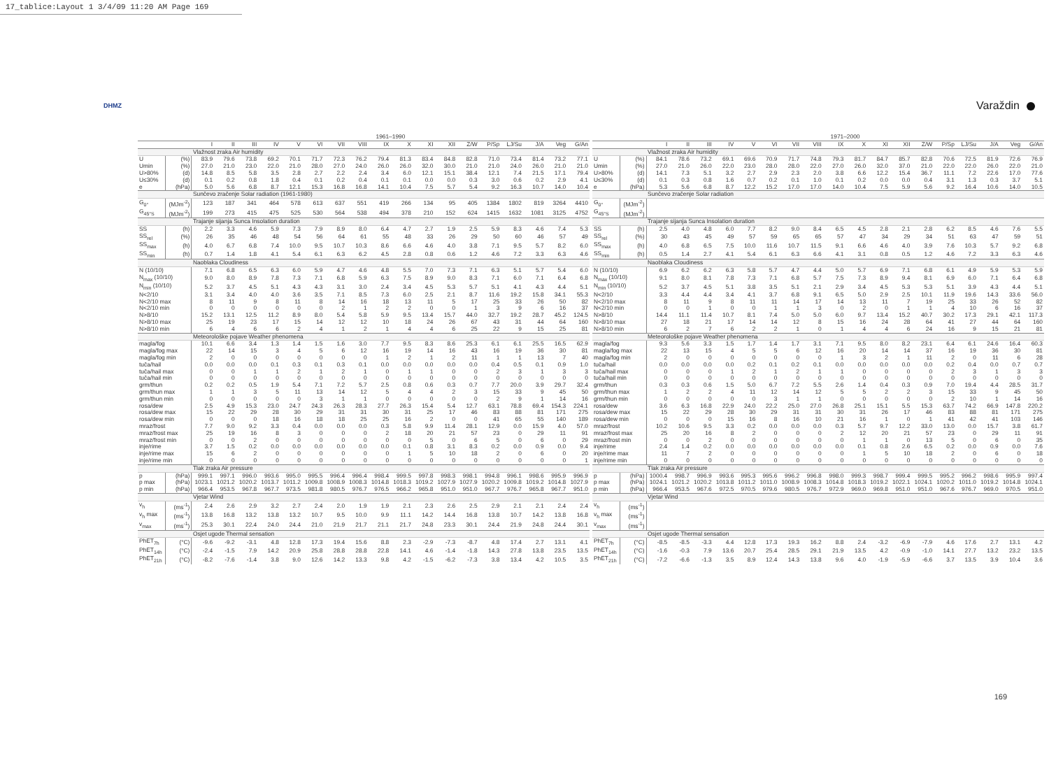17_tablice:Layout 1 3/4/09 11:20 AM Page 169
DHMZ
Varaždin
| | | 1961–1990 | | | | | | | | | | | | | | | | | |
| --- | --- | --- | --- | --- | --- | --- | --- | --- | --- | --- | --- | --- | --- | --- | --- | --- | --- | --- | --- |
| | | I | II | III | IV | V | VI | VII | VIII | IX | X | XI | XII | Z/W | P/Sp | LJ/Su | J/A | Veg | G/An |
| | | Vlažnost zraka Air humidity | | | | | | | | | | | | | | | | | |
| U | (%) | 83.9 | 79.6 | 73.8 | 69.2 | 70.1 | 71.7 | 72.3 | 76.2 | 79.4 | 81.3 | 83.4 | 84.8 | 82.8 | 71.0 | 73.4 | 81.4 | 73.2 | 77.1 |
| Umin | (%) | 27.0 | 21.0 | 23.0 | 22.0 | 21.0 | 28.0 | 27.0 | 24.0 | 26.0 | 26.0 | 32.0 | 30.0 | 21.0 | 21.0 | 24.0 | 26.0 | 21.0 | 21.0 |
| U>80% | (d) | 14.8 | 8.5 | 5.8 | 3.5 | 2.8 | 2.7 | 2.2 | 2.4 | 3.4 | 6.0 | 12.1 | 15.1 | 38.4 | 12.1 | 7.4 | 21.5 | 17.1 | 79.4 |
| U≤30% | (d) | 0.1 | 0.2 | 0.8 | 1.8 | 0.4 | 0.1 | 0.2 | 0.4 | 0.1 | 0.1 | 0.0 | 0.0 | 0.3 | 3.0 | 0.6 | 0.2 | 2.9 | 4.1 |
| e | (hPa) | 5.0 | 5.6 | 6.8 | 8.7 | 12.1 | 15.3 | 16.8 | 16.8 | 14.1 | 10.4 | 7.5 | 5.7 | 5.4 | 9.2 | 16.3 | 10.7 | 14.0 | 10.4 |
| | | Sunčevo zračenje Solar radiation (1961-1980) | | | | | | | | | | | | | | | | | |
| G<sub>0°</sub> | (MJm<sup>-2</sup>) | 123 | 187 | 341 | 464 | 578 | 613 | 637 | 551 | 419 | 266 | 134 | 95 | 405 | 1384 | 1802 | 819 | 3264 | 4410 |
| G<sub>45°S</sub> | (MJm<sup>-2</sup>) | 199 | 273 | 415 | 475 | 525 | 530 | 564 | 538 | 494 | 378 | 210 | 152 | 624 | 1415 | 1632 | 1081 | 3125 | 4752 |
| | | Trajanje sijanja Sunca Insolation duration | | | | | | | | | | | | | | | | | |
| SS | (h) | 2.2 | 3.3 | 4.6 | 5.9 | 7.3 | 7.9 | 8.9 | 8.0 | 6.4 | 4.7 | 2.7 | 1.9 | 2.5 | 5.9 | 8.3 | 4.6 | 7.4 | 5.3 |
| SS<sub>rel</sub> | (%) | 26 | 35 | 46 | 48 | 54 | 56 | 64 | 61 | 55 | 48 | 33 | 26 | 29 | 50 | 60 | 46 | 57 | 49 |
| SS<sub>max</sub> | (h) | 4.0 | 6.7 | 6.8 | 7.4 | 10.0 | 9.5 | 10.7 | 10.3 | 8.6 | 6.6 | 4.6 | 4.0 | 3.8 | 7.1 | 9.5 | 5.7 | 8.2 | 6.0 |
| SS<sub>min</sub> | (h) | 0.7 | 1.4 | 1.8 | 4.1 | 5.4 | 6.1 | 6.3 | 6.2 | 4.5 | 2.8 | 0.8 | 0.6 | 1.2 | 4.6 | 7.2 | 3.3 | 6.3 | 4.6 |
| | | Naoblaka Cloudiness | | | | | | | | | | | | | | | | | |
| N (10/10) | | 7.1 | 6.8 | 6.5 | 6.3 | 6.0 | 5.9 | 4.7 | 4.6 | 4.8 | 5.5 | 7.0 | 7.3 | 7.1 | 6.3 | 5.1 | 5.7 | 5.4 | 6.0 |
| N<sub>max</sub> (10/10) | | 9.0 | 8.0 | 8.9 | 7.8 | 7.3 | 7.1 | 6.8 | 5.9 | 6.3 | 7.5 | 8.9 | 9.0 | 8.3 | 7.1 | 6.0 | 7.1 | 6.4 | 6.8 |
| N<sub>min</sub> (10/10) | | 5.2 | 3.7 | 4.5 | 5.1 | 4.3 | 4.3 | 3.1 | 3.0 | 2.4 | 3.4 | 4.5 | 5.3 | 5.7 | 5.1 | 4.1 | 4.3 | 4.4 | 5.1 |
| N<2/10 | | 3.1 | 3.4 | 4.0 | 4.0 | 3.6 | 3.5 | 7.1 | 8.5 | 7.3 | 6.0 | 2.5 | 2.1 | 8.7 | 11.6 | 19.2 | 15.8 | 34.1 | 55.3 |
| N<2/10 max | | 8 | 11 | 9 | 8 | 11 | 8 | 14 | 16 | 18 | 13 | 11 | 5 | 17 | 25 | 33 | 26 | 50 | 82 |
| N<2/10 min | | 0 | 0 | 0 | 0 | 0 | 0 | 2 | 1 | 2 | 2 | 0 | 0 | 1 | 3 | 9 | 6 | 16 | 37 |
| N>8/10 | | 15.2 | 13.1 | 12.5 | 11.2 | 8.9 | 8.0 | 5.4 | 5.8 | 5.9 | 9.5 | 13.4 | 15.7 | 44.0 | 32.7 | 19.2 | 28.7 | 45.2 | 124.5 |
| N>8/10 max | | 25 | 19 | 23 | 17 | 15 | 14 | 12 | 12 | 10 | 18 | 24 | 26 | 67 | 43 | 31 | 44 | 64 | 160 |
| N>8/10 min | | 6 | 4 | 6 | 6 | 2 | 4 | 1 | 2 | 1 | 4 | 4 | 6 | 25 | 22 | 9 | 15 | 25 | 81 |
| | | Meteorološke pojave Weather phenomena | | | | | | | | | | | | | | | | | |
| magla/fog | | 10.1 | 6.6 | 3.4 | 1.3 | 1.4 | 1.5 | 1.6 | 3.0 | 7.7 | 9.5 | 8.3 | 8.6 | 25.3 | 6.1 | 6.1 | 25.5 | 16.5 | 62.9 |
| magla/fog max | | 22 | 14 | 15 | 3 | 4 | 5 | 6 | 12 | 16 | 19 | 14 | 16 | 43 | 16 | 19 | 36 | 30 | 81 |
| magla/fog min | | 2 | 0 | 0 | 0 | 0 | 0 | 0 | 0 | 1 | 2 | 1 | 2 | 11 | 1 | 1 | 13 | 7 | 40 |
| tuča/hail | | 0.0 | 0.0 | 0.0 | 0.1 | 0.3 | 0.1 | 0.3 | 0.1 | 0.0 | 0.0 | 0.0 | 0.0 | 0.0 | 0.4 | 0.5 | 0.1 | 0.9 | 1.0 |
| tuča/hail max | | 0 | 0 | 1 | 1 | 2 | 1 | 2 | 1 | 0 | 1 | 1 | 0 | 0 | 2 | 3 | 1 | 3 | 3 |
| tuča/hail min | | 0 | 0 | 0 | 0 | 0 | 0 | 0 | 0 | 0 | 0 | 0 | 0 | 0 | 0 | 0 | 0 | 0 | 0 |
| grm/thun | | 0.2 | 0.2 | 0.5 | 1.9 | 5.4 | 7.1 | 7.2 | 5.7 | 2.5 | 0.8 | 0.6 | 0.3 | 0.7 | 7.7 | 20.0 | 3.9 | 29.7 | 32.4 |
| grm/thun max | | 1 | 1 | 3 | 5 | 11 | 13 | 14 | 12 | 5 | 4 | 4 | 2 | 3 | 15 | 33 | 9 | 45 | 50 |
| grm/thun min | | 0 | 0 | 0 | 0 | 0 | 3 | 1 | 1 | 0 | 0 | 0 | 0 | 0 | 2 | 9 | 1 | 14 | 16 |
| rosa/dew | | 2.5 | 4.9 | 15.3 | 23.0 | 24.7 | 24.3 | 26.3 | 28.3 | 27.7 | 26.3 | 15.4 | 5.4 | 12.7 | 63.1 | 78.8 | 69.4 | 154.3 | 224.1 |
| rosa/dew max | | 15 | 22 | 29 | 28 | 30 | 29 | 31 | 31 | 30 | 31 | 25 | 17 | 46 | 83 | 88 | 81 | 171 | 275 |
| rosa/dew min | | 0 | 0 | 0 | 18 | 16 | 18 | 18 | 25 | 25 | 16 | 2 | 0 | 0 | 41 | 65 | 55 | 140 | 189 |
| mraz/frost | | 7.7 | 9.0 | 9.2 | 3.3 | 0.4 | 0.0 | 0.0 | 0.0 | 0.3 | 5.8 | 9.9 | 11.4 | 28.1 | 12.9 | 0.0 | 15.9 | 4.0 | 57.0 |
| mraz/frost max | | 25 | 19 | 16 | 8 | 3 | 0 | 0 | 0 | 2 | 18 | 20 | 21 | 57 | 23 | 0 | 29 | 11 | 91 |
| mraz/frost min | | 0 | 0 | 2 | 0 | 0 | 0 | 0 | 0 | 0 | 0 | 5 | 0 | 6 | 5 | 0 | 6 | 0 | 29 |
| inje/rime | | 3.7 | 1.5 | 0.2 | 0.0 | 0.0 | 0.0 | 0.0 | 0.0 | 0.0 | 0.1 | 0.8 | 3.1 | 8.3 | 0.2 | 0.0 | 0.9 | 0.0 | 9.4 |
| inje/rime max | | 15 | 6 | 2 | 0 | 0 | 0 | 0 | 0 | 0 | 1 | 5 | 10 | 18 | 2 | 0 | 6 | 0 | 20 |
| inje/rime min | | 0 | 0 | 0 | 0 | 0 | 0 | 0 | 0 | 0 | 0 | 0 | 0 | 0 | 0 | 0 | 0 | 0 | 1 |
| | | Tlak zraka Air pressure | | | | | | | | | | | | | | | | | |
| p | (hPa) | 999.1 | 997.1 | 996.0 | 993.6 | 995.0 | 995.5 | 996.4 | 996.4 | 998.4 | 999.5 | 997.8 | 998.3 | 998.1 | 994.8 | 996.1 | 998.6 | 995.9 | 996.9 |
| p max | (hPa) | 1023.1 | 1021.2 | 1020.2 | 1013.7 | 1011.2 | 1009.8 | 1008.9 | 1008.3 | 1014.8 | 1018.3 | 1019.2 | 1027.9 | 1027.9 | 1020.2 | 1009.8 | 1019.2 | 1014.8 | 1027.9 |
| p min | (hPa) | 966.4 | 953.5 | 967.8 | 967.7 | 973.5 | 981.8 | 980.5 | 976.7 | 976.5 | 966.2 | 965.8 | 951.0 | 951.0 | 967.7 | 976.7 | 965.8 | 967.7 | 951.0 |
| | | Vjetar Wind | | | | | | | | | | | | | | | | | |
| v<sub>h</sub> | (ms<sup>-1</sup>) | 2.4 | 2.6 | 2.9 | 3.2 | 2.7 | 2.4 | 2.0 | 1.9 | 1.9 | 2.1 | 2.3 | 2.6 | 2.5 | 2.9 | 2.1 | 2.1 | 2.4 | 2.4 |
| v<sub>h</sub> max | (ms<sup>-1</sup>) | 13.8 | 16.8 | 13.2 | 13.8 | 13.2 | 10.7 | 9.5 | 10.0 | 9.9 | 11.1 | 14.2 | 14.4 | 16.8 | 13.8 | 10.7 | 14.2 | 13.8 | 16.8 |
| v<sub>max</sub> | (ms<sup>-1</sup>) | 25.3 | 30.1 | 22.4 | 24.0 | 24.4 | 21.0 | 21.9 | 21.7 | 21.1 | 21.7 | 24.8 | 23.3 | 30.1 | 24.4 | 21.9 | 24.8 | 24.4 | 30.1 |
| | | Osjet ugode Thermal sensation | | | | | | | | | | | | | | | | | |
| PhET<sub>7h</sub> | (°C) | -9.6 | -9.2 | -3.1 | 4.8 | 12.8 | 17.3 | 19.4 | 15.6 | 8.8 | 2.3 | -2.9 | -7.3 | -8.7 | 4.8 | 17.4 | 2.7 | 13.1 | 4.1 |
| PhET<sub>14h</sub> | (°C) | -2.4 | -1.5 | 7.9 | 14.2 | 20.9 | 25.8 | 28.8 | 28.8 | 22.8 | 14.1 | 4.6 | -1.4 | -1.8 | 14.3 | 27.8 | 13.8 | 23.5 | 13.5 |
| PhET<sub>21h</sub> | (°C) | -8.2 | -7.6 | -1.4 | 3.8 | 9.0 | 12.6 | 14.2 | 13.3 | 9.8 | 4.2 | -1.5 | -6.2 | -7.3 | 3.8 | 13.4 | 4.2 | 10.5 | 3.5 |
| | | 1971–2000 | | | | | | | | | | | | | | | | | |
| --- | --- | --- | --- | --- | --- | --- | --- | --- | --- | --- | --- | --- | --- | --- | --- | --- | --- | --- | --- |
| | | I | II | III | IV | V | VI | VII | VIII | IX | X | XI | XII | Z/W | P/Sp | LJ/Su | J/A | Veg | G/An |
| | | Vlažnost zraka Air humidity | | | | | | | | | | | | | | | | | |
| U | (%) | 84.1 | 78.6 | 73.2 | 69.1 | 69.6 | 70.9 | 71.7 | 74.8 | 79.3 | 81.7 | 84.7 | 85.7 | 82.8 | 70.6 | 72.5 | 81.9 | 72.6 | 76.9 |
| Umin | (%) | 27.0 | 21.0 | 26.0 | 22.0 | 23.0 | 28.0 | 28.0 | 22.0 | 27.0 | 26.0 | 32.0 | 37.0 | 21.0 | 22.0 | 22.0 | 26.0 | 22.0 | 21.0 |
| U>80% | (d) | 14.1 | 7.3 | 5.1 | 3.2 | 2.7 | 2.9 | 2.3 | 2.0 | 3.8 | 6.6 | 12.2 | 15.4 | 36.7 | 11.1 | 7.2 | 22.6 | 17.0 | 77.6 |
| U≤30% | (d) | 0.1 | 0.3 | 0.8 | 1.6 | 0.7 | 0.2 | 0.1 | 1.0 | 0.1 | 0.2 | 0.0 | 0.0 | 0.4 | 3.1 | 1.3 | 0.3 | 3.7 | 5.1 |
| e | (hPa) | 5.3 | 5.6 | 6.8 | 8.7 | 12.2 | 15.2 | 17.0 | 17.0 | 14.0 | 10.4 | 7.5 | 5.9 | 5.6 | 9.2 | 16.4 | 10.6 | 14.0 | 10.5 |
| | | Sunčevo zračenje Solar radiation | | | | | | | | | | | | | | | | | |
| G<sub>0°</sub> | (MJm<sup>-2</sup>) | | | | | | | | | | | | | | | | | | |
| G<sub>45°S</sub> | (MJm<sup>-2</sup>) | | | | | | | | | | | | | | | | | | |
| | | Trajanje sijanja Sunca Insolation duration | | | | | | | | | | | | | | | | | |
| SS | (h) | 2.5 | 4.0 | 4.8 | 6.0 | 7.7 | 8.2 | 9.0 | 8.4 | 6.5 | 4.5 | 2.8 | 2.1 | 2.8 | 6.2 | 8.5 | 4.6 | 7.6 | 5.5 |
| SS<sub>rel</sub> | (%) | 30 | 43 | 45 | 49 | 57 | 59 | 65 | 65 | 57 | 47 | 34 | 29 | 34 | 51 | 63 | 47 | 59 | 51 |
| SS<sub>max</sub> | (h) | 4.0 | 6.8 | 6.5 | 7.5 | 10.0 | 11.6 | 10.7 | 11.5 | 9.1 | 6.6 | 4.6 | 4.0 | 3.9 | 7.6 | 10.3 | 5.7 | 9.2 | 6.8 |
| SS<sub>min</sub> | (h) | 0.5 | 1.4 | 2.7 | 4.1 | 5.4 | 6.1 | 6.3 | 6.6 | 4.1 | 3.1 | 0.8 | 0.5 | 1.2 | 4.6 | 7.2 | 3.3 | 6.3 | 4.6 |
| | | Naoblaka Cloudiness | | | | | | | | | | | | | | | | | |
| N (10/10) | | 6.9 | 6.2 | 6.2 | 6.3 | 5.8 | 5.7 | 4.7 | 4.4 | 5.0 | 5.7 | 6.9 | 7.1 | 6.8 | 6.1 | 4.9 | 5.9 | 5.3 | 5.9 |
| N<sub>max</sub> (10/10) | | 9.1 | 8.0 | 8.1 | 7.8 | 7.3 | 7.1 | 6.8 | 5.7 | 7.5 | 7.3 | 8.9 | 9.4 | 8.1 | 6.9 | 6.0 | 7.1 | 6.4 | 6.8 |
| N<sub>min</sub> (10/10) | | 5.2 | 3.7 | 4.5 | 5.1 | 3.8 | 3.5 | 5.1 | 2.1 | 2.9 | 3.4 | 4.5 | 5.3 | 5.3 | 5.1 | 3.9 | 4.3 | 4.4 | 5.1 |
| N<2/10 | | 3.3 | 4.4 | 4.4 | 3.4 | 4.1 | 3.7 | 6.8 | 9.1 | 6.5 | 5.0 | 2.9 | 2.5 | 10.1 | 11.9 | 19.6 | 14.3 | 33.6 | 56.0 |
| N<2/10 max | | 8 | 11 | 9 | 8 | 11 | 11 | 14 | 17 | 14 | 13 | 11 | 7 | 19 | 25 | 33 | 26 | 52 | 82 |
| N<2/10 min | | 0 | 0 | 1 | 0 | 0 | 1 | 1 | 3 | 0 | 2 | 0 | 1 | 1 | 4 | 10 | 6 | 16 | 37 |
| N>8/10 | | 14.4 | 11.1 | 11.4 | 10.7 | 8.1 | 7.4 | 5.0 | 5.0 | 6.0 | 9.7 | 13.4 | 15.2 | 40.7 | 30.2 | 17.3 | 29.1 | 42.1 | 117.3 |
| N>8/10 max | | 27 | 18 | 21 | 17 | 14 | 14 | 12 | 8 | 15 | 16 | 24 | 28 | 64 | 41 | 27 | 44 | 64 | 160 |
| N>8/10 min | | 6 | 2 | 7 | 6 | 2 | 2 | 1 | 0 | 1 | 4 | 4 | 6 | 24 | 16 | 9 | 15 | 21 | 81 |
| | | Meteorološke pojave Weather phenomena | | | | | | | | | | | | | | | | | |
| magla/fog | | 9.3 | 5.6 | 3.3 | 1.5 | 1.7 | 1.4 | 1.7 | 3.1 | 7.1 | 9.5 | 8.0 | 8.2 | 23.1 | 6.4 | 6.1 | 24.6 | 16.4 | 60.3 |
| magla/fog max | | 22 | 13 | 15 | 4 | 5 | 5 | 6 | 12 | 16 | 20 | 14 | 14 | 37 | 16 | 19 | 36 | 30 | 81 |
| magla/fog min | | 2 | 0 | 0 | 0 | 0 | 0 | 0 | 0 | 1 | 3 | 2 | 1 | 11 | 2 | 0 | 11 | 6 | 28 |
| tuča/hail | | 0.0 | 0.0 | 0.0 | 0.0 | 0.2 | 0.1 | 0.2 | 0.1 | 0.0 | 0.0 | 0.0 | 0.0 | 0.0 | 0.2 | 0.4 | 0.0 | 0.7 | 0.7 |
| tuča/hail max | | 0 | 0 | 0 | 1 | 2 | 1 | 2 | 1 | 1 | 0 | 0 | 0 | 0 | 2 | 3 | 1 | 3 | 3 |
| tuča/hail min | | 0 | 0 | 0 | 0 | 0 | 0 | 0 | 0 | 0 | 0 | 0 | 0 | 0 | 0 | 0 | 0 | 0 | 0 |
| grm/thun | | 0.3 | 0.3 | 0.6 | 1.5 | 5.0 | 6.7 | 7.2 | 5.5 | 2.6 | 1.4 | 0.4 | 0.3 | 0.9 | 7.0 | 19.4 | 4.4 | 28.5 | 31.7 |
| grm/thun max | | 1 | 2 | 2 | 4 | 11 | 12 | 14 | 12 | 5 | 5 | 2 | 2 | 3 | 15 | 33 | 9 | 45 | 50 |
| grm/thun min | | 0 | 0 | 0 | 0 | 0 | 3 | 1 | 1 | 0 | 0 | 0 | 0 | 0 | 2 | 10 | 1 | 14 | 16 |
| rosa/dew | | 3.6 | 6.3 | 16.8 | 22.9 | 24.0 | 22.2 | 25.0 | 27.0 | 26.8 | 25.1 | 15.1 | 5.5 | 15.3 | 63.7 | 74.2 | 66.9 | 147.8 | 220.2 |
| rosa/dew max | | 15 | 22 | 29 | 28 | 30 | 29 | 31 | 31 | 30 | 31 | 26 | 17 | 46 | 83 | 88 | 81 | 171 | 275 |
| rosa/dew min | | 0 | 0 | 0 | 15 | 16 | 8 | 16 | 10 | 21 | 16 | 1 | 0 | 1 | 41 | 42 | 41 | 103 | 146 |
| mraz/frost | | 10.2 | 10.6 | 9.5 | 3.3 | 0.2 | 0.0 | 0.0 | 0.0 | 0.3 | 5.7 | 9.7 | 12.2 | 33.0 | 13.0 | 0.0 | 15.7 | 3.8 | 61.7 |
| mraz/frost max | | 25 | 20 | 16 | 8 | 2 | 0 | 0 | 0 | 2 | 12 | 20 | 21 | 57 | 23 | 0 | 29 | 11 | 91 |
| mraz/frost min | | 0 | 0 | 2 | 0 | 0 | 0 | 0 | 0 | 0 | 1 | 1 | 0 | 13 | 5 | 0 | 6 | 0 | 35 |
| inje/rime | | 2.4 | 1.4 | 0.2 | 0.0 | 0.0 | 0.0 | 0.0 | 0.0 | 0.0 | 0.1 | 0.8 | 2.6 | 6.5 | 0.2 | 0.0 | 0.9 | 0.0 | 7.6 |
| inje/rime max | | 11 | 7 | 2 | 0 | 0 | 0 | 0 | 0 | 0 | 1 | 5 | 10 | 18 | 2 | 0 | 6 | 0 | 18 |
| inje/rime min | | 0 | 0 | 0 | 0 | 0 | 0 | 0 | 0 | 0 | 0 | 0 | 0 | 0 | 0 | 0 | 0 | 0 | 0 |
| | | Tlak zraka Air pressure | | | | | | | | | | | | | | | | | |
| p | (hPa) | 1000.4 | 998.7 | 996.9 | 993.6 | 995.3 | 995.6 | 996.2 | 996.8 | 998.0 | 999.3 | 998.7 | 999.4 | 999.5 | 995.2 | 996.2 | 998.6 | 995.9 | 997.4 |
| p max | (hPa) | 1024.1 | 1021.2 | 1020.2 | 1013.8 | 1011.2 | 1011.0 | 1008.9 | 1008.3 | 1014.8 | 1018.3 | 1019.2 | 1022.1 | 1024.1 | 1020.2 | 1011.0 | 1019.2 | 1014.8 | 1024.1 |
| p min | (hPa) | 966.4 | 953.5 | 967.6 | 972.5 | 970.5 | 979.6 | 980.5 | 976.7 | 972.9 | 969.0 | 969.8 | 951.0 | 951.0 | 967.6 | 976.7 | 969.0 | 970.5 | 951.0 |
| | | Vjetar Wind | | | | | | | | | | | | | | | | | |
| v<sub>h</sub> | (ms<sup>-1</sup>) | | | | | | | | | | | | | | | | | | |
| v<sub>h</sub> max | (ms<sup>-1</sup>) | | | | | | | | | | | | | | | | | | |
| v<sub>max</sub> | (ms<sup>-1</sup>) | | | | | | | | | | | | | | | | | | |
| | | Osjet ugode Thermal sensation | | | | | | | | | | | | | | | | | |
| PhET<sub>7h</sub> | (°C) | -8.5 | -8.5 | -3.3 | 4.4 | 12.8 | 17.3 | 19.3 | 16.2 | 8.8 | 2.4 | -3.2 | -6.9 | -7.9 | 4.6 | 17.6 | 2.7 | 13.1 | 4.2 |
| PhET<sub>14h</sub> | (°C) | -1.6 | -0.3 | 7.9 | 13.6 | 20.7 | 25.4 | 28.5 | 29.1 | 21.9 | 13.5 | 4.2 | -0.9 | -1.0 | 14.1 | 27.7 | 13.2 | 23.2 | 13.5 |
| PhET<sub>21h</sub> | (°C) | -7.2 | -6.6 | -1.3 | 3.5 | 8.9 | 12.4 | 14.3 | 13.8 | 9.6 | 4.0 | -1.9 | -5.9 | -6.6 | 3.7 | 13.5 | 3.9 | 10.4 | 3.6 |
169